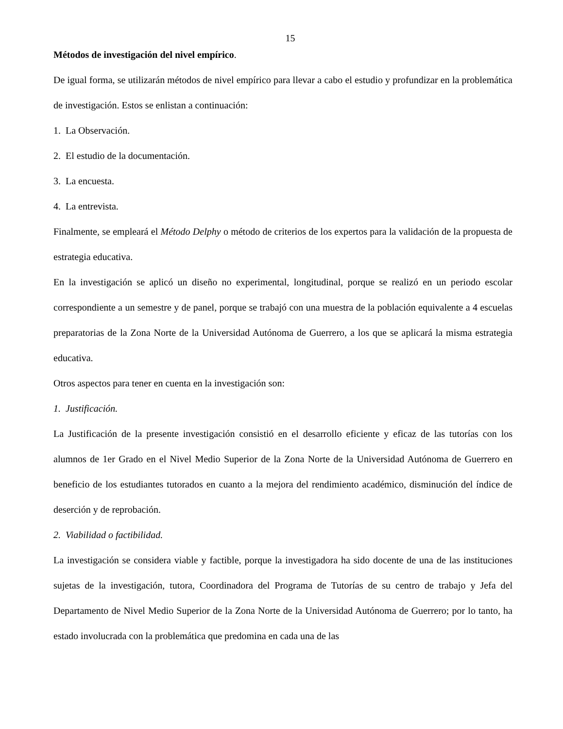15
Métodos de investigación del nivel empírico.
De igual forma, se utilizarán métodos de nivel empírico para llevar a cabo el estudio y profundizar en la problemática de investigación. Estos se enlistan a continuación:
1. La Observación.
2. El estudio de la documentación.
3. La encuesta.
4. La entrevista.
Finalmente, se empleará el Método Delphy o método de criterios de los expertos para la validación de la propuesta de estrategia educativa.
En la investigación se aplicó un diseño no experimental, longitudinal, porque se realizó en un periodo escolar correspondiente a un semestre y de panel, porque se trabajó con una muestra de la población equivalente a 4 escuelas preparatorias de la Zona Norte de la Universidad Autónoma de Guerrero, a los que se aplicará la misma estrategia educativa.
Otros aspectos para tener en cuenta en la investigación son:
1. Justificación.
La Justificación de la presente investigación consistió en el desarrollo eficiente y eficaz de las tutorías con los alumnos de 1er Grado en el Nivel Medio Superior de la Zona Norte de la Universidad Autónoma de Guerrero en beneficio de los estudiantes tutorados en cuanto a la mejora del rendimiento académico, disminución del índice de deserción y de reprobación.
2. Viabilidad o factibilidad.
La investigación se considera viable y factible, porque la investigadora ha sido docente de una de las instituciones sujetas de la investigación, tutora, Coordinadora del Programa de Tutorías de su centro de trabajo y Jefa del Departamento de Nivel Medio Superior de la Zona Norte de la Universidad Autónoma de Guerrero; por lo tanto, ha estado involucrada con la problemática que predomina en cada una de las